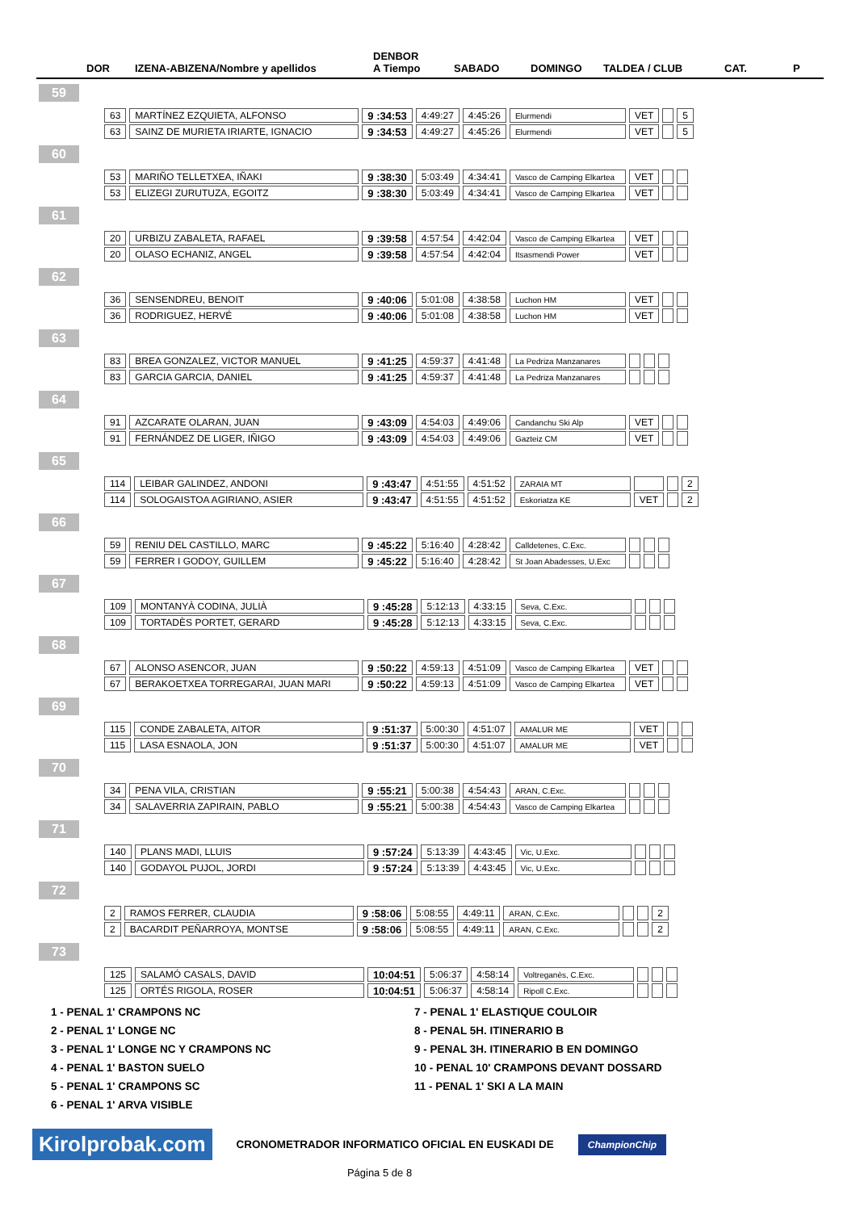DOR
IZENA-ABIZENA/Nombre y apellidos
DENBOR
A Tiempo
SABADO
DOMINGO
TALDEA / CLUB
CAT.
P
59
| 63 | MARTÍNEZ EZQUIETA, ALFONSO | 9 :34:53 | 4:49:27 | 4:45:26 | Elurmendi | VET | | 5 |
| 63 | SAINZ DE MURIETA IRIARTE, IGNACIO | 9 :34:53 | 4:49:27 | 4:45:26 | Elurmendi | VET | | 5 |
60
| 53 | MARIÑO TELLETXEA, IÑAKI | 9 :38:30 | 5:03:49 | 4:34:41 | Vasco de Camping Elkartea | VET | | |
| 53 | ELIZEGI ZURUTUZA, EGOITZ | 9 :38:30 | 5:03:49 | 4:34:41 | Vasco de Camping Elkartea | VET | | |
61
| 20 | URBIZU ZABALETA, RAFAEL | 9 :39:58 | 4:57:54 | 4:42:04 | Vasco de Camping Elkartea | VET | | |
| 20 | OLASO ECHANIZ, ANGEL | 9 :39:58 | 4:57:54 | 4:42:04 | Itsasmendi Power | VET | | |
62
| 36 | SENSENDREU, BENOIT | 9 :40:06 | 5:01:08 | 4:38:58 | Luchon HM | VET | | |
| 36 | RODRIGUEZ, HERVÉ | 9 :40:06 | 5:01:08 | 4:38:58 | Luchon HM | VET | | |
63
| 83 | BREA GONZALEZ, VICTOR MANUEL | 9 :41:25 | 4:59:37 | 4:41:48 | La Pedriza Manzanares | | | |
| 83 | GARCIA GARCIA, DANIEL | 9 :41:25 | 4:59:37 | 4:41:48 | La Pedriza Manzanares | | | |
64
| 91 | AZCARATE OLARAN, JUAN | 9 :43:09 | 4:54:03 | 4:49:06 | Candanchu Ski Alp | VET | | |
| 91 | FERNÁNDEZ DE LIGER, IÑIGO | 9 :43:09 | 4:54:03 | 4:49:06 | Gazteiz CM | VET | | |
65
| 114 | LEIBAR GALINDEZ, ANDONI | 9 :43:47 | 4:51:55 | 4:51:52 | ZARAIA MT | | | 2 |
| 114 | SOLOGAISTOA AGIRIANO, ASIER | 9 :43:47 | 4:51:55 | 4:51:52 | Eskoriatza KE | VET | | 2 |
66
| 59 | RENIU DEL CASTILLO, MARC | 9 :45:22 | 5:16:40 | 4:28:42 | Calldetenes, C.Exc. | | | |
| 59 | FERRER I GODOY, GUILLEM | 9 :45:22 | 5:16:40 | 4:28:42 | St Joan Abadesses, U.Exc | | | |
67
| 109 | MONTANYÀ CODINA, JULIÀ | 9 :45:28 | 5:12:13 | 4:33:15 | Seva, C.Exc. | | | |
| 109 | TORTADÈS PORTET, GERARD | 9 :45:28 | 5:12:13 | 4:33:15 | Seva, C.Exc. | | | |
68
| 67 | ALONSO ASENCOR, JUAN | 9 :50:22 | 4:59:13 | 4:51:09 | Vasco de Camping Elkartea | VET | | |
| 67 | BERAKOETXEA TORREGARAI, JUAN MARI | 9 :50:22 | 4:59:13 | 4:51:09 | Vasco de Camping Elkartea | VET | | |
69
| 115 | CONDE ZABALETA, AITOR | 9 :51:37 | 5:00:30 | 4:51:07 | AMALUR ME | VET | | |
| 115 | LASA ESNAOLA, JON | 9 :51:37 | 5:00:30 | 4:51:07 | AMALUR ME | VET | | |
70
| 34 | PENA VILA, CRISTIAN | 9 :55:21 | 5:00:38 | 4:54:43 | ARAN, C.Exc. | | | |
| 34 | SALAVERRIA ZAPIRAIN, PABLO | 9 :55:21 | 5:00:38 | 4:54:43 | Vasco de Camping Elkartea | | | |
71
| 140 | PLANS MADI, LLUIS | 9 :57:24 | 5:13:39 | 4:43:45 | Vic, U.Exc. | | | |
| 140 | GODAYOL PUJOL, JORDI | 9 :57:24 | 5:13:39 | 4:43:45 | Vic, U.Exc. | | | |
72
| 2 | RAMOS FERRER, CLAUDIA | 9 :58:06 | 5:08:55 | 4:49:11 | ARAN, C.Exc. | | | 2 |
| 2 | BACARDIT PEÑARROYA, MONTSE | 9 :58:06 | 5:08:55 | 4:49:11 | ARAN, C.Exc. | | | 2 |
73
| 125 | SALAMÓ CASALS, DAVID | 10:04:51 | 5:06:37 | 4:58:14 | Voltreganès, C.Exc. | | | |
| 125 | ORTÉS RIGOLA, ROSER | 10:04:51 | 5:06:37 | 4:58:14 | Ripoll C.Exc. | | | |
1 - PENAL 1' CRAMPONS NC
7 - PENAL 1' ELASTIQUE COULOIR
2 - PENAL 1' LONGE NC
8 - PENAL 5H. ITINERARIO B
3 - PENAL 1' LONGE NC Y CRAMPONS NC
9 - PENAL 3H. ITINERARIO B EN DOMINGO
4 - PENAL 1' BASTON SUELO
10 - PENAL 10' CRAMPONS DEVANT DOSSARD
5 - PENAL 1' CRAMPONS SC
11 - PENAL 1' SKI A LA MAIN
6 - PENAL 1' ARVA VISIBLE
Kirolprobak.com
CRONOMETRADOR INFORMATICO OFICIAL EN EUSKADI DE
ChampionChip
Página 5 de 8